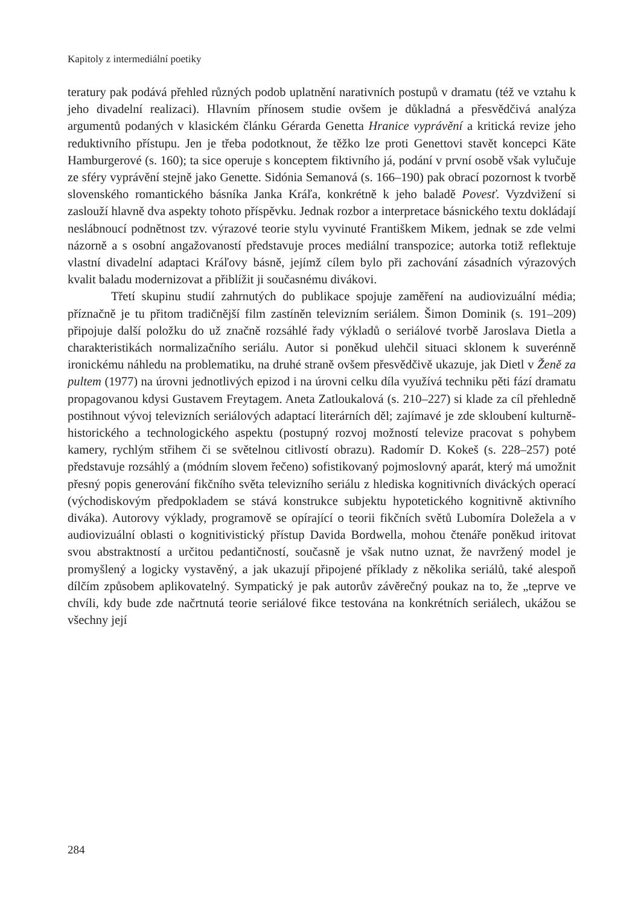Kapitoly z intermediální poetiky
teratury pak podává přehled různých podob uplatnění narativních postupů v dramatu (též ve vztahu k jeho divadelní realizaci). Hlavním přínosem studie ovšem je důkladná a přesvědčivá analýza argumentů podaných v klasickém článku Gérarda Genetta Hranice vyprávění a kritická revize jeho reduktivního přístupu. Jen je třeba podotknout, že těžko lze proti Genettovi stavět koncepci Käte Hamburgerové (s. 160); ta sice operuje s konceptem fiktivního já, podání v první osobě však vylučuje ze sféry vyprávění stejně jako Genette. Sidónia Semanová (s. 166–190) pak obrací pozornost k tvorbě slovenského romantického básníka Janka Kráľa, konkrétně k jeho baladě Povesť. Vyzdvižení si zaslouží hlavně dva aspekty tohoto příspěvku. Jednak rozbor a interpretace básnického textu dokládají neslábnoucí podnětnost tzv. výrazové teorie stylu vyvinuté Františkem Mikem, jednak se zde velmi názorně a s osobní angažovaností představuje proces mediální transpozice; autorka totiž reflektuje vlastní divadelní adaptaci Kráľovy básně, jejímž cílem bylo při zachování zásadních výrazových kvalit baladu modernizovat a přiblížit ji současnému divákovi.
Třetí skupinu studií zahrnutých do publikace spojuje zaměření na audiovizuální média; příznačně je tu přitom tradičnější film zastíněn televizním seriálem. Šimon Dominik (s. 191–209) připojuje další položku do už značně rozsáhlé řady výkladů o seriálové tvorbě Jaroslava Dietla a charakteristikách normalizačního seriálu. Autor si poněkud ulehčil situaci sklonem k suverénně ironickému náhledu na problematiku, na druhé straně ovšem přesvědčivě ukazuje, jak Dietl v Ženě za pultem (1977) na úrovni jednotlivých epizod i na úrovni celku díla využívá techniku pěti fází dramatu propagovanou kdysi Gustavem Freytagem. Aneta Zatloukalová (s. 210–227) si klade za cíl přehledně postihnout vývoj televizních seriálových adaptací literárních děl; zajímavé je zde skloubení kulturně-historického a technologického aspektu (postupný rozvoj možností televize pracovat s pohybem kamery, rychlým střihem či se světelnou citlivostí obrazu). Radomír D. Kokeš (s. 228–257) poté představuje rozsáhlý a (módním slovem řečeno) sofistikovaný pojmoslovný aparát, který má umožnit přesný popis generování fikčního světa televizního seriálu z hlediska kognitivních diváckých operací (východiskovým předpokladem se stává konstrukce subjektu hypotetického kognitivně aktivního diváka). Autorovy výklady, programově se opírající o teorii fikčních světů Lubomíra Doležela a v audiovizuální oblasti o kognitivistický přístup Davida Bordwella, mohou čtenáře poněkud iritovat svou abstraktností a určitou pedantičností, současně je však nutno uznat, že navržený model je promyšlený a logicky vystavěný, a jak ukazují připojené příklady z několika seriálů, také alespoň dílčím způsobem aplikovatelný. Sympatický je pak autorův závěrečný poukaz na to, že „teprve ve chvíli, kdy bude zde načrtnutá teorie seriálové fikce testována na konkrétních seriálech, ukážou se všechny její
284